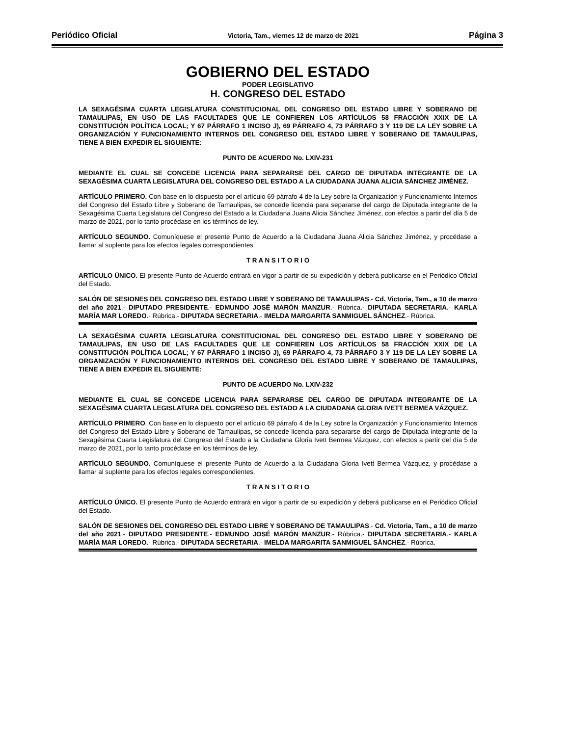Periódico Oficial Victoria, Tam., viernes 12 de marzo de 2021 Página 3
GOBIERNO DEL ESTADO
PODER LEGISLATIVO
H. CONGRESO DEL ESTADO
LA SEXAGÉSIMA CUARTA LEGISLATURA CONSTITUCIONAL DEL CONGRESO DEL ESTADO LIBRE Y SOBERANO DE TAMAULIPAS, EN USO DE LAS FACULTADES QUE LE CONFIEREN LOS ARTÍCULOS 58 FRACCIÓN XXIX DE LA CONSTITUCIÓN POLÍTICA LOCAL; Y 67 PÁRRAFO 1 INCISO J), 69 PÁRRAFO 4, 73 PÁRRAFO 3 Y 119 DE LA LEY SOBRE LA ORGANIZACIÓN Y FUNCIONAMIENTO INTERNOS DEL CONGRESO DEL ESTADO LIBRE Y SOBERANO DE TAMAULIPAS, TIENE A BIEN EXPEDIR EL SIGUIENTE:
PUNTO DE ACUERDO No. LXIV-231
MEDIANTE EL CUAL SE CONCEDE LICENCIA PARA SEPARARSE DEL CARGO DE DIPUTADA INTEGRANTE DE LA SEXAGÉSIMA CUARTA LEGISLATURA DEL CONGRESO DEL ESTADO A LA CIUDADANA JUANA ALICIA SÁNCHEZ JIMÉNEZ.
ARTÍCULO PRIMERO. Con base en lo dispuesto por el artículo 69 párrafo 4 de la Ley sobre la Organización y Funcionamiento Internos del Congreso del Estado Libre y Soberano de Tamaulipas, se concede licencia para separarse del cargo de Diputada integrante de la Sexagésima Cuarta Legislatura del Congreso del Estado a la Ciudadana Juana Alicia Sánchez Jiménez, con efectos a partir del día 5 de marzo de 2021, por lo tanto procédase en los términos de ley.
ARTÍCULO SEGUNDO. Comuníquese el presente Punto de Acuerdo a la Ciudadana Juana Alicia Sánchez Jiménez, y procédase a llamar al suplente para los efectos legales correspondientes.
T R A N S I T O R I O
ARTÍCULO ÚNICO. El presente Punto de Acuerdo entrará en vigor a partir de su expedición y deberá publicarse en el Periódico Oficial del Estado.
SALÓN DE SESIONES DEL CONGRESO DEL ESTADO LIBRE Y SOBERANO DE TAMAULIPAS.- Cd. Victoria, Tam., a 10 de marzo del año 2021.- DIPUTADO PRESIDENTE.- EDMUNDO JOSÉ MARÓN MANZUR.- Rúbrica.- DIPUTADA SECRETARIA.- KARLA MARÍA MAR LOREDO.- Rúbrica.- DIPUTADA SECRETARIA.- IMELDA MARGARITA SANMIGUEL SÁNCHEZ.- Rúbrica.
LA SEXAGÉSIMA CUARTA LEGISLATURA CONSTITUCIONAL DEL CONGRESO DEL ESTADO LIBRE Y SOBERANO DE TAMAULIPAS, EN USO DE LAS FACULTADES QUE LE CONFIEREN LOS ARTÍCULOS 58 FRACCIÓN XXIX DE LA CONSTITUCIÓN POLÍTICA LOCAL; Y 67 PÁRRAFO 1 INCISO J), 69 PÁRRAFO 4, 73 PÁRRAFO 3 Y 119 DE LA LEY SOBRE LA ORGANIZACIÓN Y FUNCIONAMIENTO INTERNOS DEL CONGRESO DEL ESTADO LIBRE Y SOBERANO DE TAMAULIPAS, TIENE A BIEN EXPEDIR EL SIGUIENTE:
PUNTO DE ACUERDO No. LXIV-232
MEDIANTE EL CUAL SE CONCEDE LICENCIA PARA SEPARARSE DEL CARGO DE DIPUTADA INTEGRANTE DE LA SEXAGÉSIMA CUARTA LEGISLATURA DEL CONGRESO DEL ESTADO A LA CIUDADANA GLORIA IVETT BERMEA VÁZQUEZ.
ARTÍCULO PRIMERO. Con base en lo dispuesto por el artículo 69 párrafo 4 de la Ley sobre la Organización y Funcionamiento Internos del Congreso del Estado Libre y Soberano de Tamaulipas, se concede licencia para separarse del cargo de Diputada integrante de la Sexagésima Cuarta Legislatura del Congreso del Estado a la Ciudadana Gloria Ivett Bermea Vázquez, con efectos a partir del día 5 de marzo de 2021, por lo tanto procédase en los términos de ley.
ARTÍCULO SEGUNDO. Comuníquese el presente Punto de Acuerdo a la Ciudadana Gloria Ivett Bermea Vázquez, y procédase a llamar al suplente para los efectos legales correspondientes.
T R A N S I T O R I O
ARTÍCULO ÚNICO. El presente Punto de Acuerdo entrará en vigor a partir de su expedición y deberá publicarse en el Periódico Oficial del Estado.
SALÓN DE SESIONES DEL CONGRESO DEL ESTADO LIBRE Y SOBERANO DE TAMAULIPAS.- Cd. Victoria, Tam., a 10 de marzo del año 2021.- DIPUTADO PRESIDENTE.- EDMUNDO JOSÉ MARÓN MANZUR.- Rúbrica.- DIPUTADA SECRETARIA.- KARLA MARÍA MAR LOREDO.- Rúbrica.- DIPUTADA SECRETARIA.- IMELDA MARGARITA SANMIGUEL SÁNCHEZ.- Rúbrica.